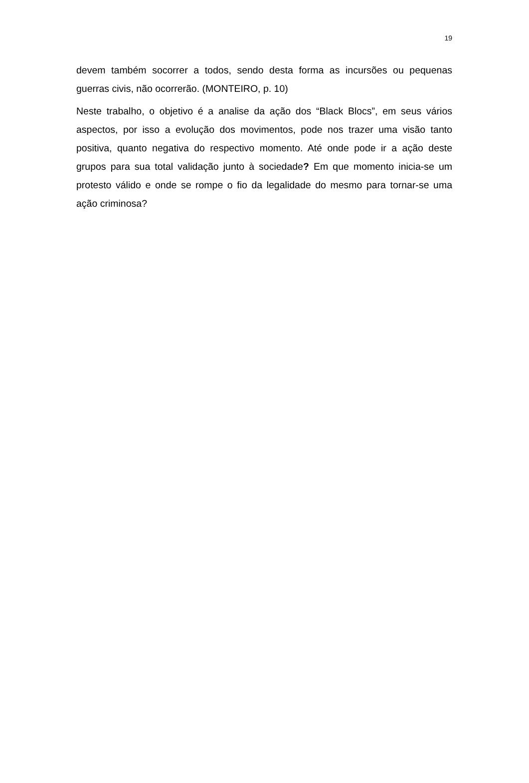19
devem também socorrer a todos, sendo desta forma as incursões ou pequenas guerras civis, não ocorrerão. (MONTEIRO, p. 10)
Neste trabalho, o objetivo é a analise da ação dos “Black Blocs”, em seus vários aspectos, por isso a evolução dos movimentos, pode nos trazer uma visão tanto positiva, quanto negativa do respectivo momento. Até onde pode ir a ação deste grupos para sua total validação junto à sociedade? Em que momento inicia-se um protesto válido e onde se rompe o fio da legalidade do mesmo para tornar-se uma ação criminosa?